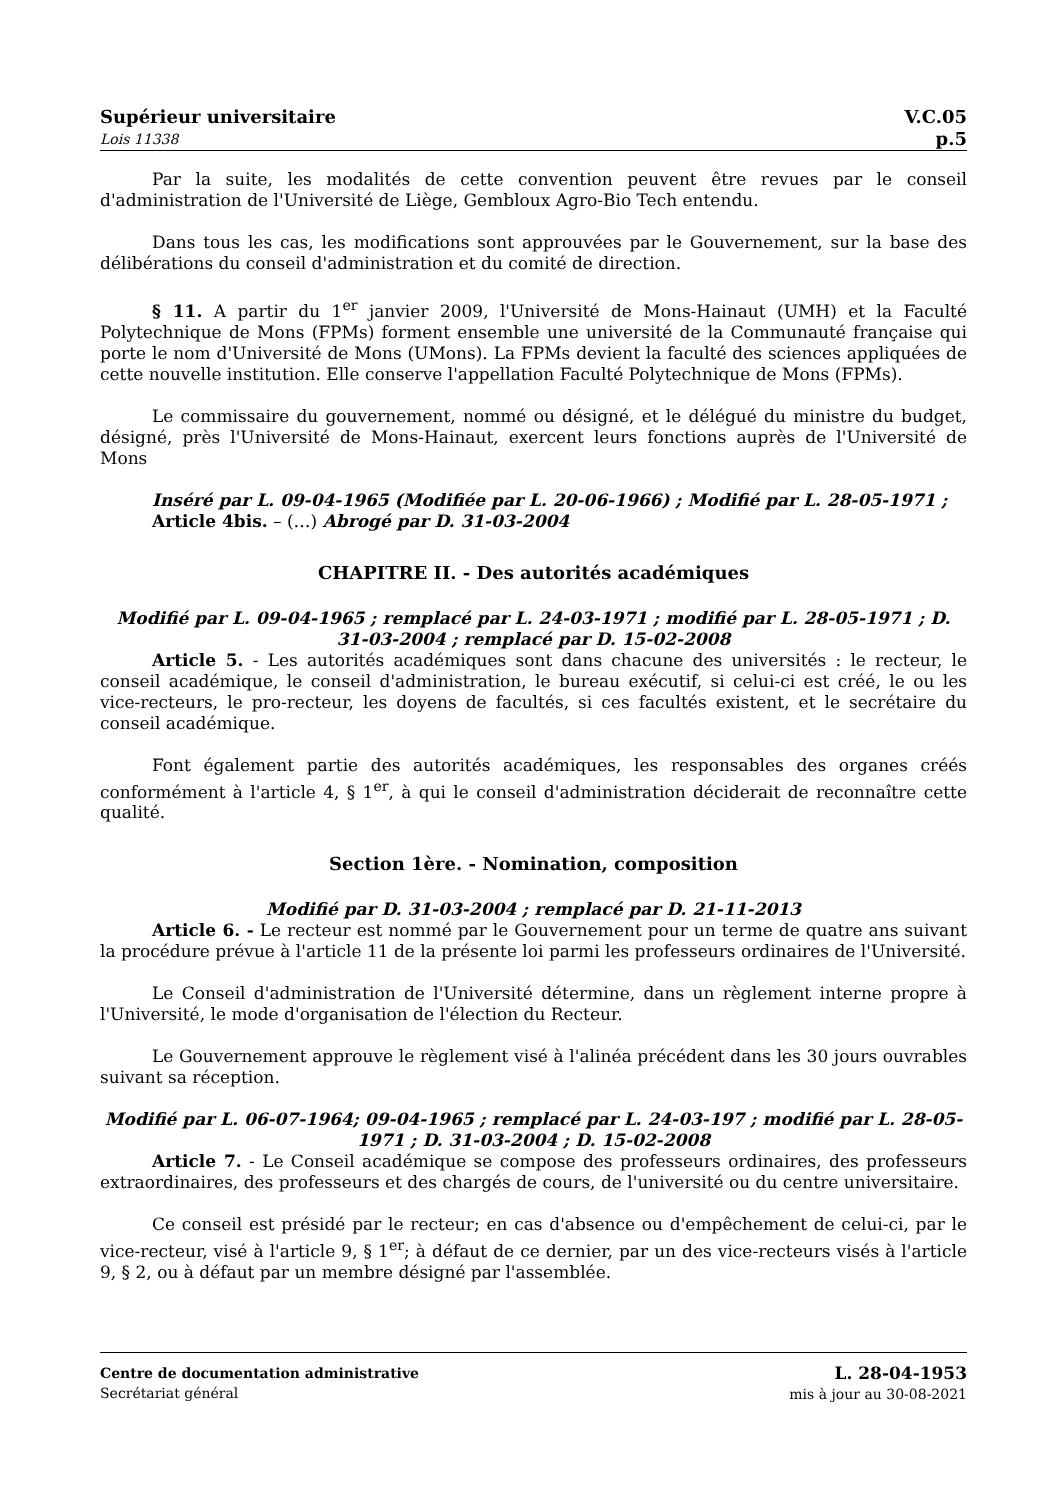Supérieur universitaire
Lois 11338
V.C.05
p.5
Par la suite, les modalités de cette convention peuvent être revues par le conseil d'administration de l'Université de Liège, Gembloux Agro-Bio Tech entendu.
Dans tous les cas, les modifications sont approuvées par le Gouvernement, sur la base des délibérations du conseil d'administration et du comité de direction.
§ 11. A partir du 1<sup>er</sup> janvier 2009, l'Université de Mons-Hainaut (UMH) et la Faculté Polytechnique de Mons (FPMs) forment ensemble une université de la Communauté française qui porte le nom d'Université de Mons (UMons). La FPMs devient la faculté des sciences appliquées de cette nouvelle institution. Elle conserve l'appellation Faculté Polytechnique de Mons (FPMs).
Le commissaire du gouvernement, nommé ou désigné, et le délégué du ministre du budget, désigné, près l'Université de Mons-Hainaut, exercent leurs fonctions auprès de l'Université de Mons
Inséré par L. 09-04-1965 (Modifiée par L. 20-06-1966) ; Modifié par L. 28-05-1971 ;
Article 4bis. – (…) Abrogé par D. 31-03-2004
CHAPITRE II. - Des autorités académiques
Modifié par L. 09-04-1965 ; remplacé par L. 24-03-1971 ; modifié par L. 28-05-1971 ; D. 31-03-2004 ; remplacé par D. 15-02-2008
Article 5. - Les autorités académiques sont dans chacune des universités : le recteur, le conseil académique, le conseil d'administration, le bureau exécutif, si celui-ci est créé, le ou les vice-recteurs, le pro-recteur, les doyens de facultés, si ces facultés existent, et le secrétaire du conseil académique.
Font également partie des autorités académiques, les responsables des organes créés conformément à l'article 4, § 1<sup>er</sup>, à qui le conseil d'administration déciderait de reconnaître cette qualité.
Section 1ère. - Nomination, composition
Modifié par D. 31-03-2004 ; remplacé par D. 21-11-2013
Article 6. - Le recteur est nommé par le Gouvernement pour un terme de quatre ans suivant la procédure prévue à l'article 11 de la présente loi parmi les professeurs ordinaires de l'Université.
Le Conseil d'administration de l'Université détermine, dans un règlement interne propre à l'Université, le mode d'organisation de l'élection du Recteur.
Le Gouvernement approuve le règlement visé à l'alinéa précédent dans les 30 jours ouvrables suivant sa réception.
Modifié par L. 06-07-1964; 09-04-1965 ; remplacé par L. 24-03-197 ; modifié par L. 28-05-1971 ; D. 31-03-2004 ; D. 15-02-2008
Article 7. - Le Conseil académique se compose des professeurs ordinaires, des professeurs extraordinaires, des professeurs et des chargés de cours, de l'université ou du centre universitaire.
Ce conseil est présidé par le recteur; en cas d'absence ou d'empêchement de celui-ci, par le vice-recteur, visé à l'article 9, § 1<sup>er</sup>; à défaut de ce dernier, par un des vice-recteurs visés à l'article 9, § 2, ou à défaut par un membre désigné par l'assemblée.
Centre de documentation administrative
Secrétariat général
L. 28-04-1953
mis à jour au 30-08-2021